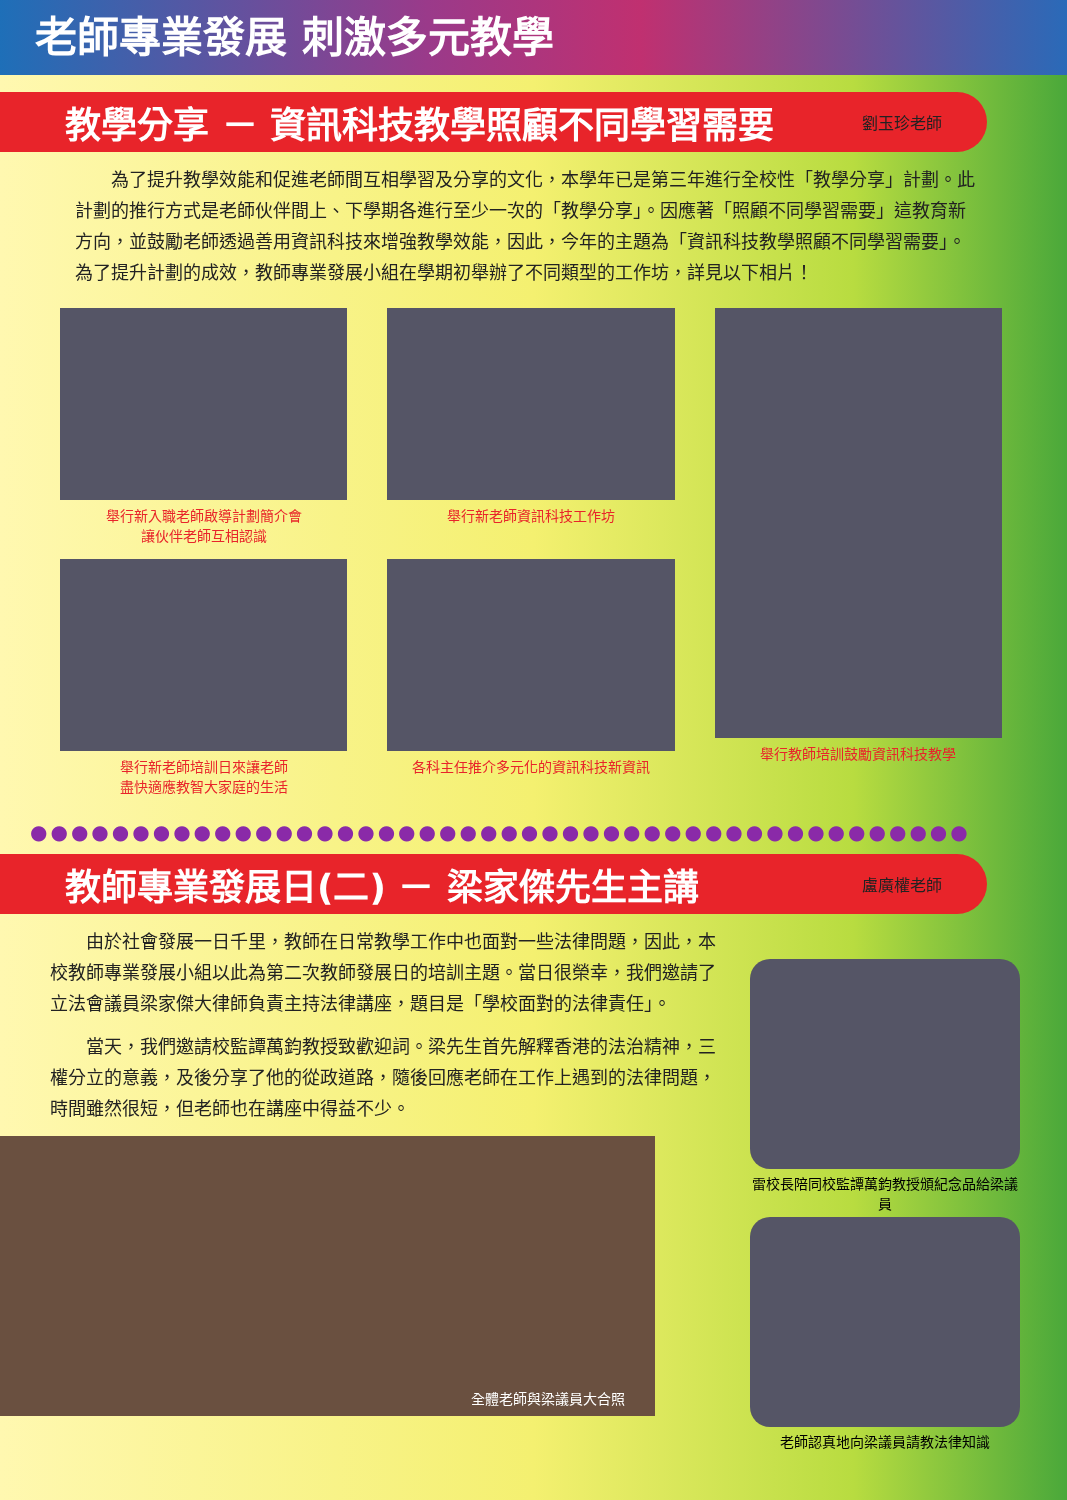老師專業發展 刺激多元教學
教學分享 － 資訊科技教學照顧不同學習需要 劉玉珍老師
為了提升教學效能和促進老師間互相學習及分享的文化，本學年已是第三年進行全校性「教學分享」計劃。此計劃的推行方式是老師伙伴間上、下學期各進行至少一次的「教學分享」。因應著「照顧不同學習需要」這教育新方向，並鼓勵老師透過善用資訊科技來增強教學效能，因此，今年的主題為「資訊科技教學照顧不同學習需要」。為了提升計劃的成效，教師專業發展小組在學期初舉辦了不同類型的工作坊，詳見以下相片！
舉行新入職老師啟導計劃簡介會
讓伙伴老師互相認識
舉行新老師培訓日來讓老師
盡快適應教智大家庭的生活
舉行新老師資訊科技工作坊
各科主任推介多元化的資訊科技新資訊
舉行教師培訓鼓勵資訊科技教學
●●●●●●●●●●●●●●●●●●●●●●●●●●●●●●●●●●●●●●●●●●●●●●
教師專業發展日(二) － 梁家傑先生主講 盧廣權老師
由於社會發展一日千里，教師在日常教學工作中也面對一些法律問題，因此，本校教師專業發展小組以此為第二次教師發展日的培訓主題。當日很榮幸，我們邀請了立法會議員梁家傑大律師負責主持法律講座，題目是「學校面對的法律責任」。
當天，我們邀請校監譚萬鈞教授致歡迎詞。梁先生首先解釋香港的法治精神，三權分立的意義，及後分享了他的從政道路，隨後回應老師在工作上遇到的法律問題，時間雖然很短，但老師也在講座中得益不少。
全體老師與梁議員大合照
雷校長陪同校監譚萬鈞教授頒紀念品給梁議員
老師認真地向梁議員請教法律知識